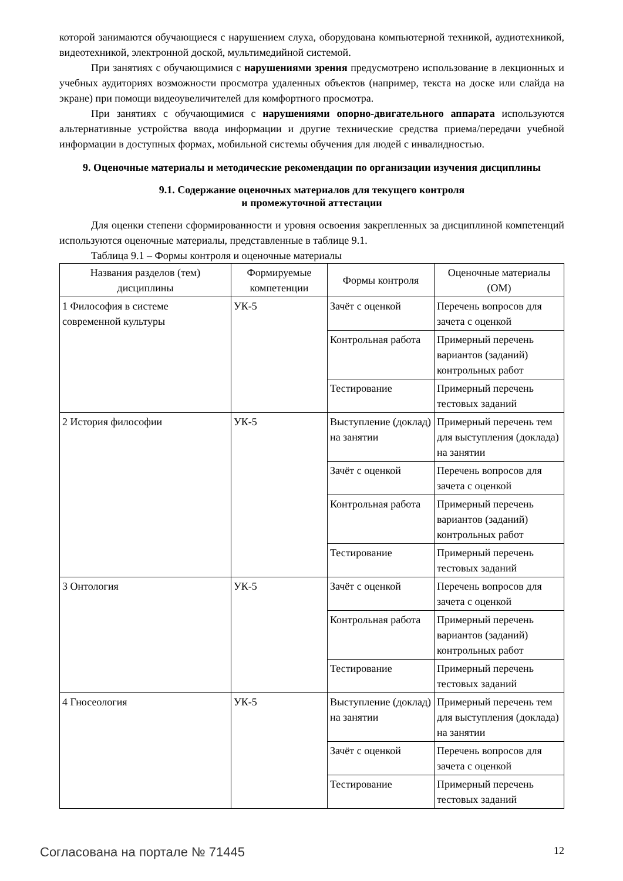которой занимаются обучающиеся с нарушением слуха, оборудована компьютерной техникой, аудиотехникой, видеотехникой, электронной доской, мультимедийной системой.
При занятиях с обучающимися с нарушениями зрения предусмотрено использование в лекционных и учебных аудиториях возможности просмотра удаленных объектов (например, текста на доске или слайда на экране) при помощи видеоувеличителей для комфортного просмотра.
При занятиях с обучающимися с нарушениями опорно-двигательного аппарата используются альтернативные устройства ввода информации и другие технические средства приема/передачи учебной информации в доступных формах, мобильной системы обучения для людей с инвалидностью.
9. Оценочные материалы и методические рекомендации по организации изучения дисциплины
9.1. Содержание оценочных материалов для текущего контроля
и промежуточной аттестации
Для оценки степени сформированности и уровня освоения закрепленных за дисциплиной компетенций используются оценочные материалы, представленные в таблице 9.1.
Таблица 9.1 – Формы контроля и оценочные материалы
| Названия разделов (тем) дисциплины | Формируемые компетенции | Формы контроля | Оценочные материалы (ОМ) |
| --- | --- | --- | --- |
| 1 Философия в системе современной культуры | УК-5 | Зачёт с оценкой | Перечень вопросов для зачета с оценкой |
| | | Контрольная работа | Примерный перечень вариантов (заданий) контрольных работ |
| | | Тестирование | Примерный перечень тестовых заданий |
| 2 История философии | УК-5 | Выступление (доклад) на занятии | Примерный перечень тем для выступления (доклада) на занятии |
| | | Зачёт с оценкой | Перечень вопросов для зачета с оценкой |
| | | Контрольная работа | Примерный перечень вариантов (заданий) контрольных работ |
| | | Тестирование | Примерный перечень тестовых заданий |
| 3 Онтология | УК-5 | Зачёт с оценкой | Перечень вопросов для зачета с оценкой |
| | | Контрольная работа | Примерный перечень вариантов (заданий) контрольных работ |
| | | Тестирование | Примерный перечень тестовых заданий |
| 4 Гносеология | УК-5 | Выступление (доклад) на занятии | Примерный перечень тем для выступления (доклада) на занятии |
| | | Зачёт с оценкой | Перечень вопросов для зачета с оценкой |
| | | Тестирование | Примерный перечень тестовых заданий |
Согласована на портале № 71445 12